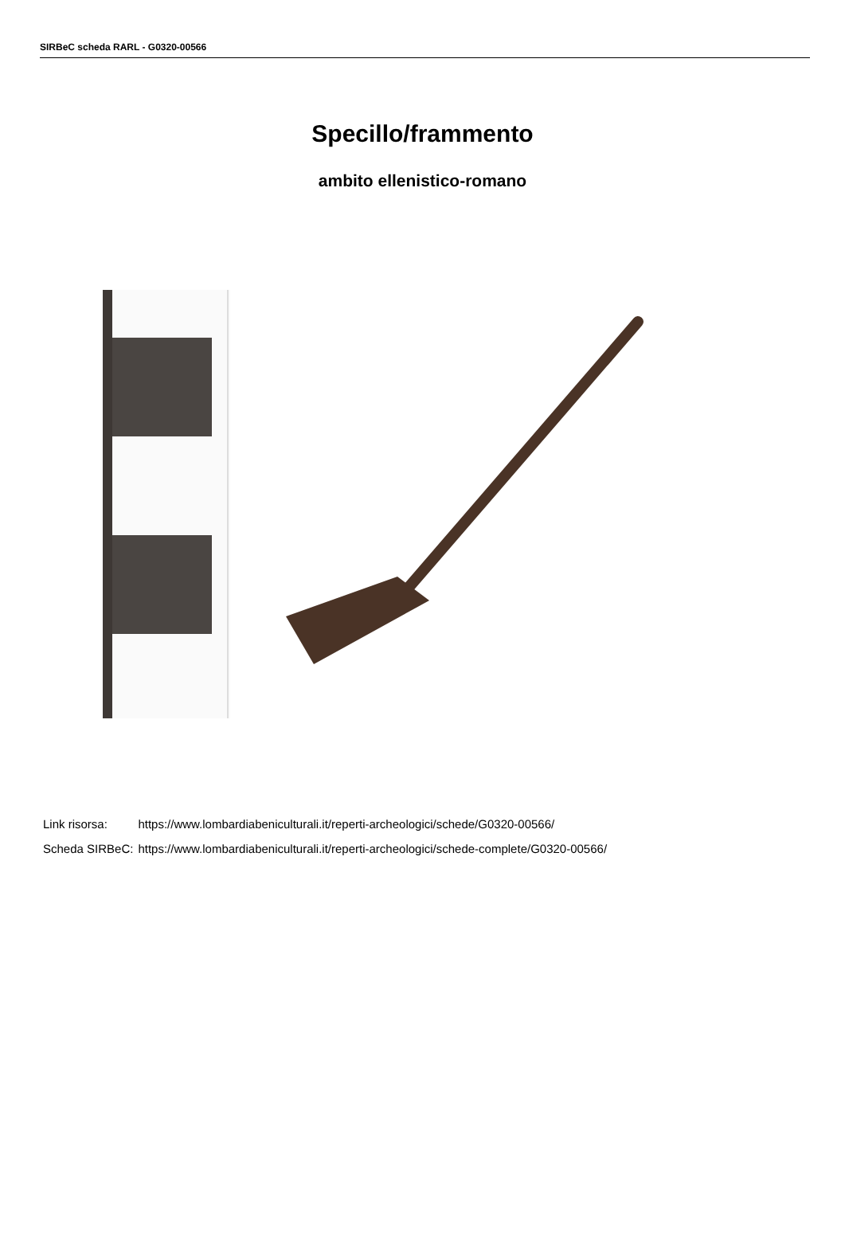SIRBeC scheda RARL - G0320-00566
Specillo/frammento
ambito ellenistico-romano
| Link risorsa: | https://www.lombardiabeniculturali.it/reperti-archeologici/schede/G0320-00566/ |
| Scheda SIRBeC: | https://www.lombardiabeniculturali.it/reperti-archeologici/schede-complete/G0320-00566/ |